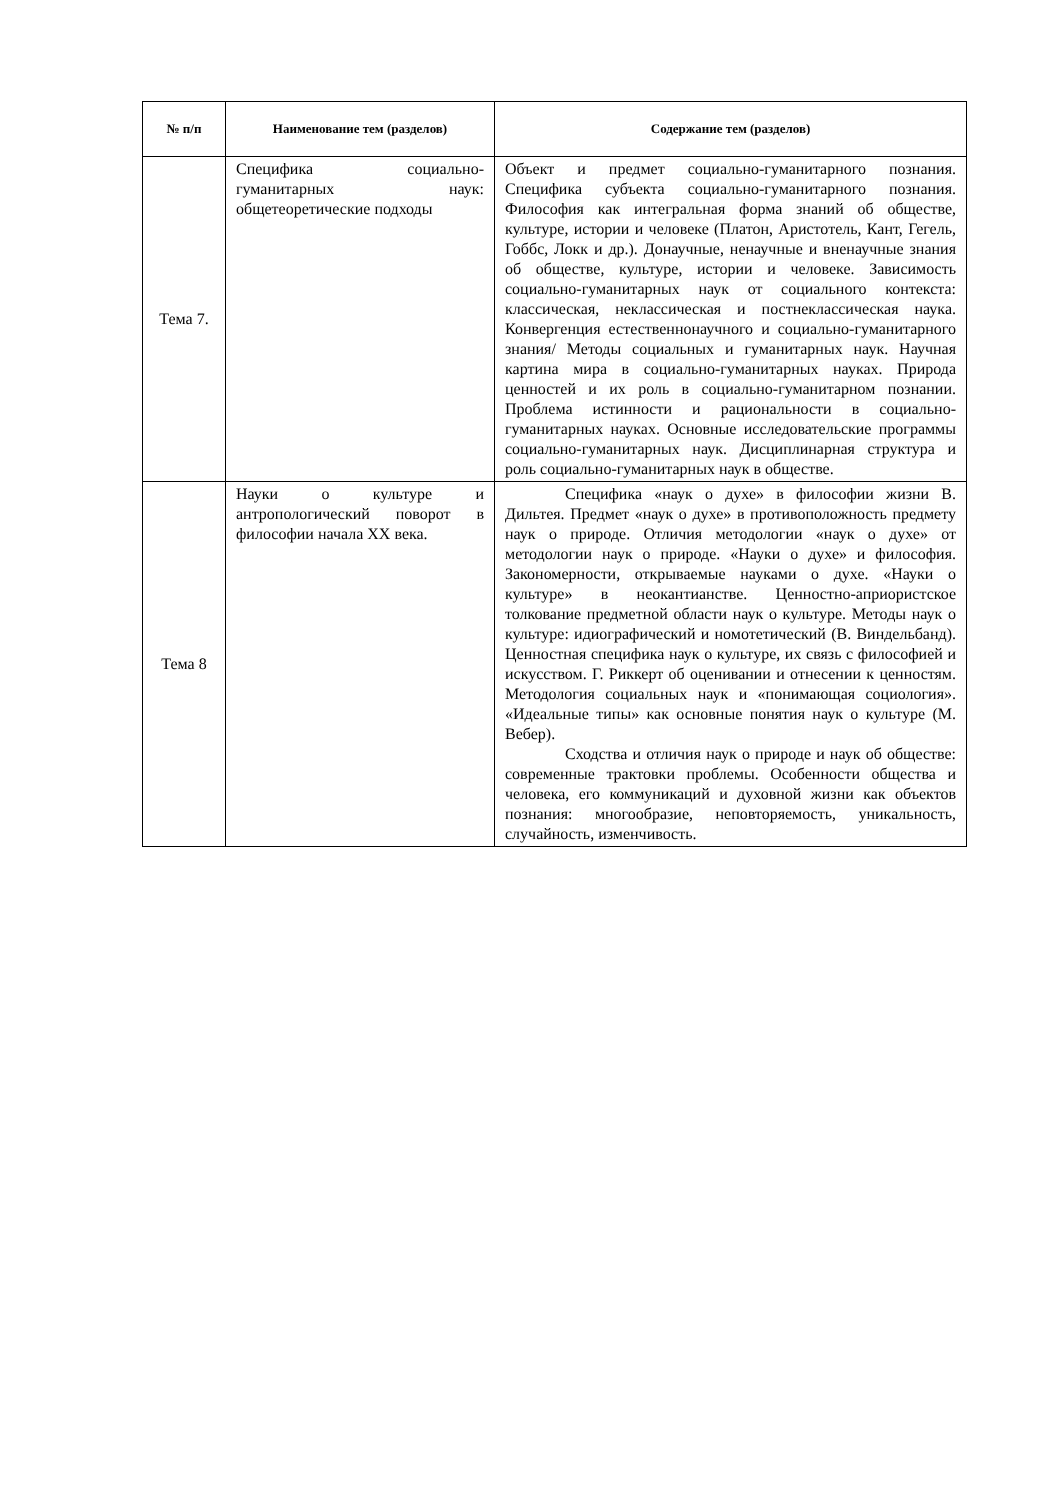| № п/п | Наименование тем (разделов) | Содержание тем (разделов) |
| --- | --- | --- |
| Тема 7. | Специфика социально-гуманитарных наук: общетеоретические подходы | Объект и предмет социально-гуманитарного познания. Специфика субъекта социально-гуманитарного познания. Философия как интегральная форма знаний об обществе, культуре, истории и человеке (Платон, Аристотель, Кант, Гегель, Гоббс, Локк и др.). Донаучные, ненаучные и вненаучные знания об обществе, культуре, истории и человеке. Зависимость социально-гуманитарных наук от социального контекста: классическая, неклассическая и постнеклассическая наука. Конвергенция естественнонаучного и социально-гуманитарного знания/ Методы социальных и гуманитарных наук. Научная картина мира в социально-гуманитарных науках. Природа ценностей и их роль в социально-гуманитарном познании. Проблема истинности и рациональности в социально-гуманитарных науках. Основные исследовательские программы социально-гуманитарных наук. Дисциплинарная структура и роль социально-гуманитарных наук в обществе. |
| Тема 8 | Науки о культуре и антропологический поворот в философии начала XX века. | Специфика «наук о духе» в философии жизни В. Дильтея. Предмет «наук о духе» в противоположность предмету наук о природе. Отличия методологии «наук о духе» от методологии наук о природе. «Науки о духе» и философия. Закономерности, открываемые науками о духе. «Науки о культуре» в неокантианстве. Ценностно-априористское толкование предметной области наук о культуре. Методы наук о культуре: идиографический и номотетический (В. Виндельбанд). Ценностная специфика наук о культуре, их связь с философией и искусством. Г. Риккерт об оценивании и отнесении к ценностям. Методология социальных наук и «понимающая социология». «Идеальные типы» как основные понятия наук о культуре (М. Вебер). Сходства и отличия наук о природе и наук об обществе: современные трактовки проблемы. Особенности общества и человека, его коммуникаций и духовной жизни как объектов познания: многообразие, неповторяемость, уникальность, случайность, изменчивость. |